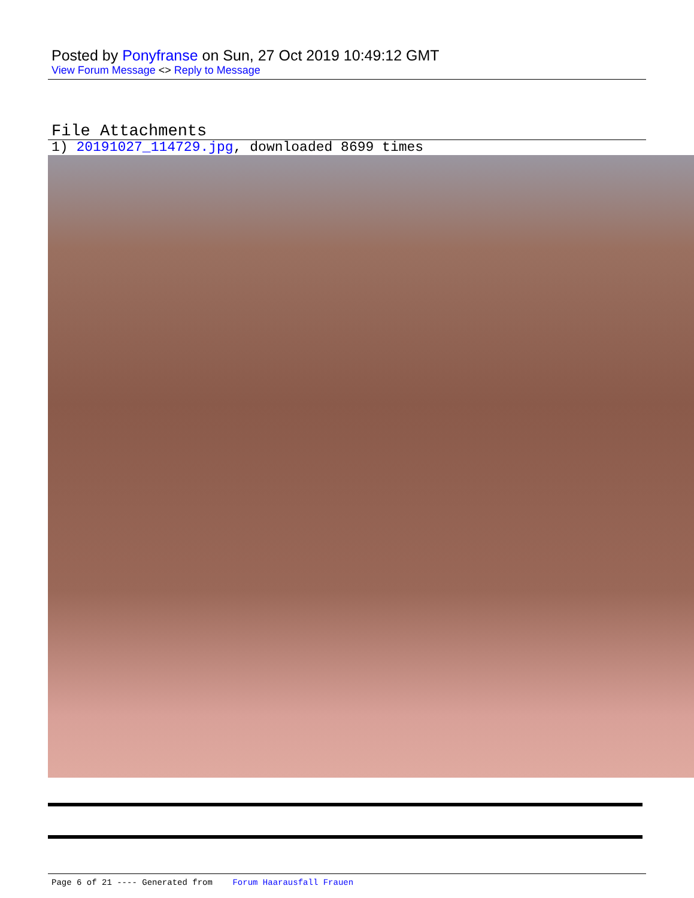Posted by Ponyfranse on Sun, 27 Oct 2019 10:49:12 GMT
View Forum Message <> Reply to Message
File Attachments
1) 20191027_114729.jpg, downloaded 8699 times
Page 6 of 21 ---- Generated from Forum Haarausfall Frauen